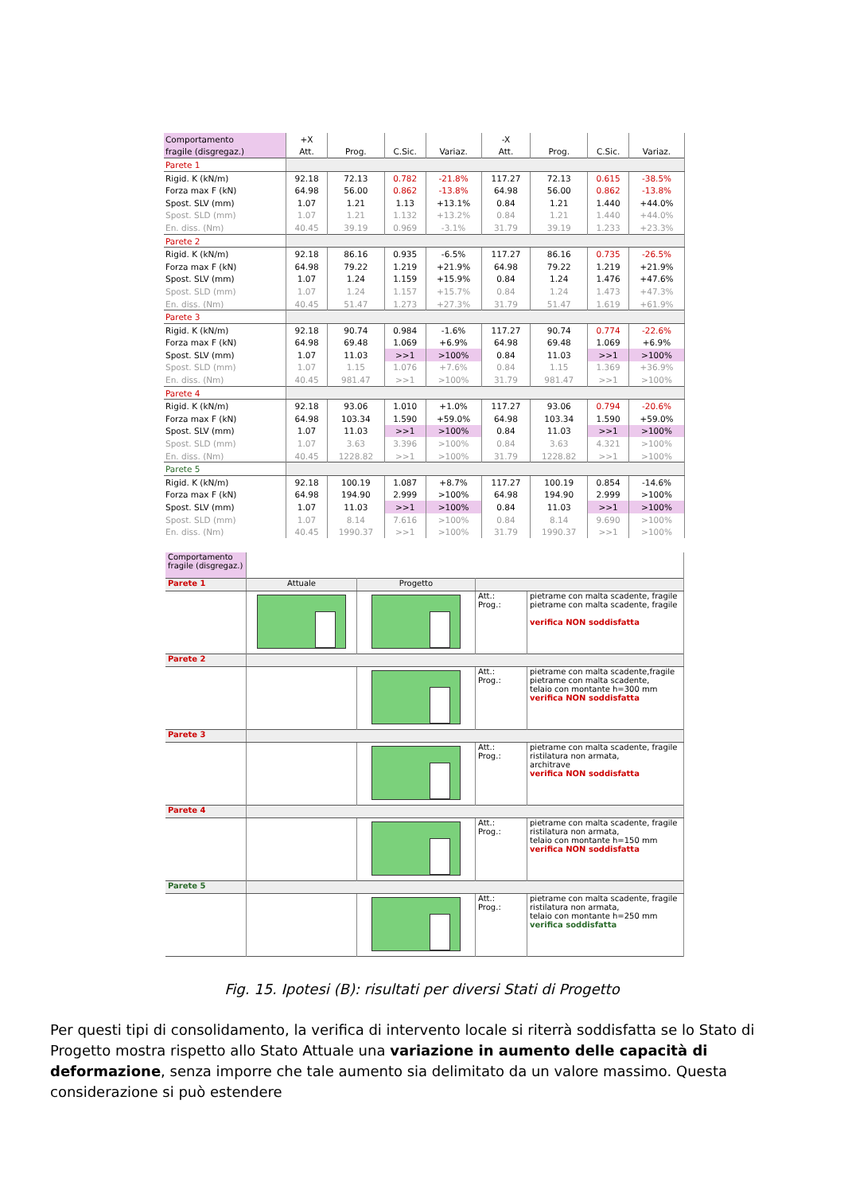| Comportamento | +X | | | | -X | | | |
| fragile (disgregaz.) | Att. | Prog. | C.Sic. | Variaz. | Att. | Prog. | C.Sic. | Variaz. |
| Parete 1 | | | | | | | | |
| Rigid. K (kN/m) | 92.18 | 72.13 | 0.782 | -21.8% | 117.27 | 72.13 | 0.615 | -38.5% |
| Forza max F (kN) | 64.98 | 56.00 | 0.862 | -13.8% | 64.98 | 56.00 | 0.862 | -13.8% |
| Spost. SLV (mm) | 1.07 | 1.21 | 1.13 | +13.1% | 0.84 | 1.21 | 1.440 | +44.0% |
| Spost. SLD (mm) | 1.07 | 1.21 | 1.132 | +13.2% | 0.84 | 1.21 | 1.440 | +44.0% |
| En. diss. (Nm) | 40.45 | 39.19 | 0.969 | -3.1% | 31.79 | 39.19 | 1.233 | +23.3% |
| Parete 2 | | | | | | | | |
| Rigid. K (kN/m) | 92.18 | 86.16 | 0.935 | -6.5% | 117.27 | 86.16 | 0.735 | -26.5% |
| Forza max F (kN) | 64.98 | 79.22 | 1.219 | +21.9% | 64.98 | 79.22 | 1.219 | +21.9% |
| Spost. SLV (mm) | 1.07 | 1.24 | 1.159 | +15.9% | 0.84 | 1.24 | 1.476 | +47.6% |
| Spost. SLD (mm) | 1.07 | 1.24 | 1.157 | +15.7% | 0.84 | 1.24 | 1.473 | +47.3% |
| En. diss. (Nm) | 40.45 | 51.47 | 1.273 | +27.3% | 31.79 | 51.47 | 1.619 | +61.9% |
| Parete 3 | | | | | | | | |
| Rigid. K (kN/m) | 92.18 | 90.74 | 0.984 | -1.6% | 117.27 | 90.74 | 0.774 | -22.6% |
| Forza max F (kN) | 64.98 | 69.48 | 1.069 | +6.9% | 64.98 | 69.48 | 1.069 | +6.9% |
| Spost. SLV (mm) | 1.07 | 11.03 | >>1 | >100% | 0.84 | 11.03 | >>1 | >100% |
| Spost. SLD (mm) | 1.07 | 1.15 | 1.076 | +7.6% | 0.84 | 1.15 | 1.369 | +36.9% |
| En. diss. (Nm) | 40.45 | 981.47 | >>1 | >100% | 31.79 | 981.47 | >>1 | >100% |
| Parete 4 | | | | | | | | |
| Rigid. K (kN/m) | 92.18 | 93.06 | 1.010 | +1.0% | 117.27 | 93.06 | 0.794 | -20.6% |
| Forza max F (kN) | 64.98 | 103.34 | 1.590 | +59.0% | 64.98 | 103.34 | 1.590 | +59.0% |
| Spost. SLV (mm) | 1.07 | 11.03 | >>1 | >100% | 0.84 | 11.03 | >>1 | >100% |
| Spost. SLD (mm) | 1.07 | 3.63 | 3.396 | >100% | 0.84 | 3.63 | 4.321 | >100% |
| En. diss. (Nm) | 40.45 | 1228.82 | >>1 | >100% | 31.79 | 1228.82 | >>1 | >100% |
| Parete 5 | | | | | | | | |
| Rigid. K (kN/m) | 92.18 | 100.19 | 1.087 | +8.7% | 117.27 | 100.19 | 0.854 | -14.6% |
| Forza max F (kN) | 64.98 | 194.90 | 2.999 | >100% | 64.98 | 194.90 | 2.999 | >100% |
| Spost. SLV (mm) | 1.07 | 11.03 | >>1 | >100% | 0.84 | 11.03 | >>1 | >100% |
| Spost. SLD (mm) | 1.07 | 8.14 | 7.616 | >100% | 0.84 | 8.14 | 9.690 | >100% |
| En. diss. (Nm) | 40.45 | 1990.37 | >>1 | >100% | 31.79 | 1990.37 | >>1 | >100% |
| Comportamento fragile (disgregaz.) | | | | |
| Parete 1 | Attuale | Progetto | | |
| | | | Att.: Prog.: | pietrame con malta scadente, fragile pietrame con malta scadente, fragile verifica NON soddisfatta |
| Parete 2 | | | | |
| | | | Att.: Prog.: | pietrame con malta scadente,fragile pietrame con malta scadente, telaio con montante h=300 mm verifica NON soddisfatta |
| Parete 3 | | | | |
| | | | Att.: Prog.: | pietrame con malta scadente, fragile ristilatura non armata, architrave verifica NON soddisfatta |
| Parete 4 | | | | |
| | | | Att.: Prog.: | pietrame con malta scadente, fragile ristilatura non armata, telaio con montante h=150 mm verifica NON soddisfatta |
| Parete 5 | | | | |
| | | | Att.: Prog.: | pietrame con malta scadente, fragile ristilatura non armata, telaio con montante h=250 mm verifica soddisfatta |
Fig. 15. Ipotesi (B): risultati per diversi Stati di Progetto
Per questi tipi di consolidamento, la verifica di intervento locale si riterrà soddisfatta se lo Stato di Progetto mostra rispetto allo Stato Attuale una variazione in aumento delle capacità di deformazione, senza imporre che tale aumento sia delimitato da un valore massimo. Questa considerazione si può estendere